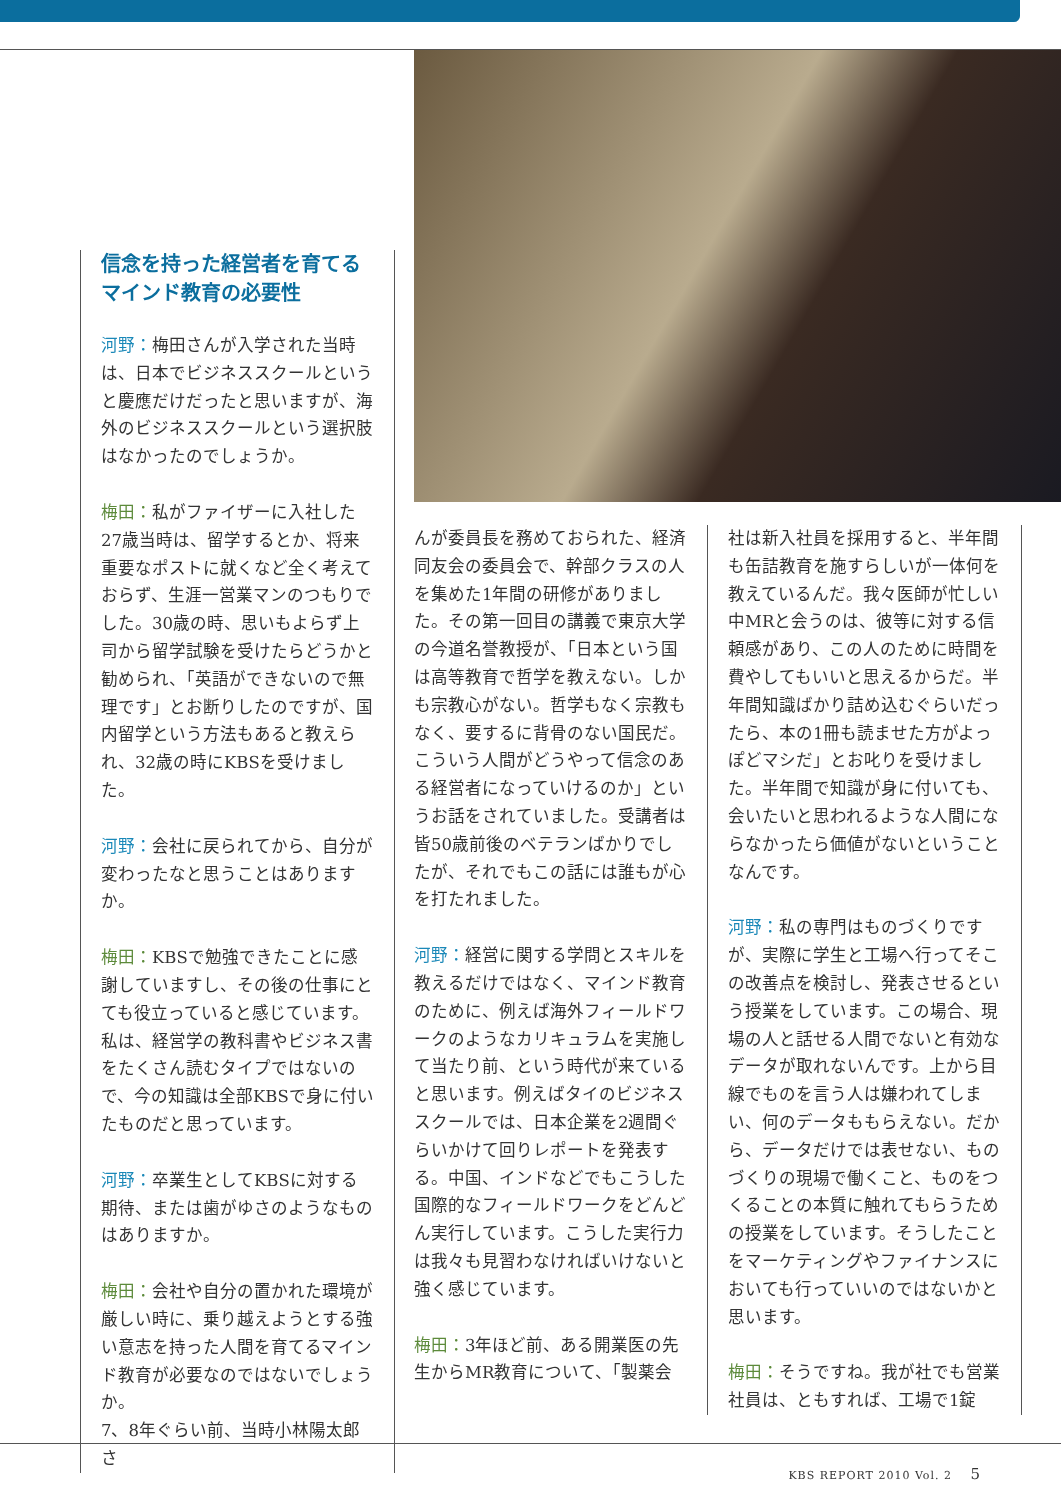信念を持った経営者を育てる
マインド教育の必要性
河野：梅田さんが入学された当時は、日本でビジネススクールというと慶應だけだったと思いますが、海外のビジネススクールという選択肢はなかったのでしょうか。
梅田：私がファイザーに入社した27歳当時は、留学するとか、将来重要なポストに就くなど全く考えておらず、生涯一営業マンのつもりでした。30歳の時、思いもよらず上司から留学試験を受けたらどうかと勧められ、「英語ができないので無理です」とお断りしたのですが、国内留学という方法もあると教えられ、32歳の時にKBSを受けました。
河野：会社に戻られてから、自分が変わったなと思うことはありますか。
梅田：KBSで勉強できたことに感謝していますし、その後の仕事にとても役立っていると感じています。私は、経営学の教科書やビジネス書をたくさん読むタイプではないので、今の知識は全部KBSで身に付いたものだと思っています。
河野：卒業生としてKBSに対する期待、または歯がゆさのようなものはありますか。
梅田：会社や自分の置かれた環境が厳しい時に、乗り越えようとする強い意志を持った人間を育てるマインド教育が必要なのではないでしょうか。
7、8年ぐらい前、当時小林陽太郎さ
んが委員長を務めておられた、経済同友会の委員会で、幹部クラスの人を集めた1年間の研修がありました。その第一回目の講義で東京大学の今道名誉教授が、「日本という国は高等教育で哲学を教えない。しかも宗教心がない。哲学もなく宗教もなく、要するに背骨のない国民だ。こういう人間がどうやって信念のある経営者になっていけるのか」というお話をされていました。受講者は皆50歳前後のベテランばかりでしたが、それでもこの話には誰もが心を打たれました。
河野：経営に関する学問とスキルを教えるだけではなく、マインド教育のために、例えば海外フィールドワークのようなカリキュラムを実施して当たり前、という時代が来ていると思います。例えばタイのビジネススクールでは、日本企業を2週間ぐらいかけて回りレポートを発表する。中国、インドなどでもこうした国際的なフィールドワークをどんどん実行しています。こうした実行力は我々も見習わなければいけないと強く感じています。
梅田：3年ほど前、ある開業医の先生からMR教育について、「製薬会
社は新入社員を採用すると、半年間も缶詰教育を施すらしいが一体何を教えているんだ。我々医師が忙しい中MRと会うのは、彼等に対する信頼感があり、この人のために時間を費やしてもいいと思えるからだ。半年間知識ばかり詰め込むぐらいだったら、本の1冊も読ませた方がよっぽどマシだ」とお叱りを受けました。半年間で知識が身に付いても、会いたいと思われるような人間にならなかったら価値がないということなんです。
河野：私の専門はものづくりですが、実際に学生と工場へ行ってそこの改善点を検討し、発表させるという授業をしています。この場合、現場の人と話せる人間でないと有効なデータが取れないんです。上から目線でものを言う人は嫌われてしまい、何のデータももらえない。だから、データだけでは表せない、ものづくりの現場で働くこと、ものをつくることの本質に触れてもらうための授業をしています。そうしたことをマーケティングやファイナンスにおいても行っていいのではないかと思います。
梅田：そうですね。我が社でも営業社員は、ともすれば、工場で1錠
KBS REPORT 2010 Vol. 2 5